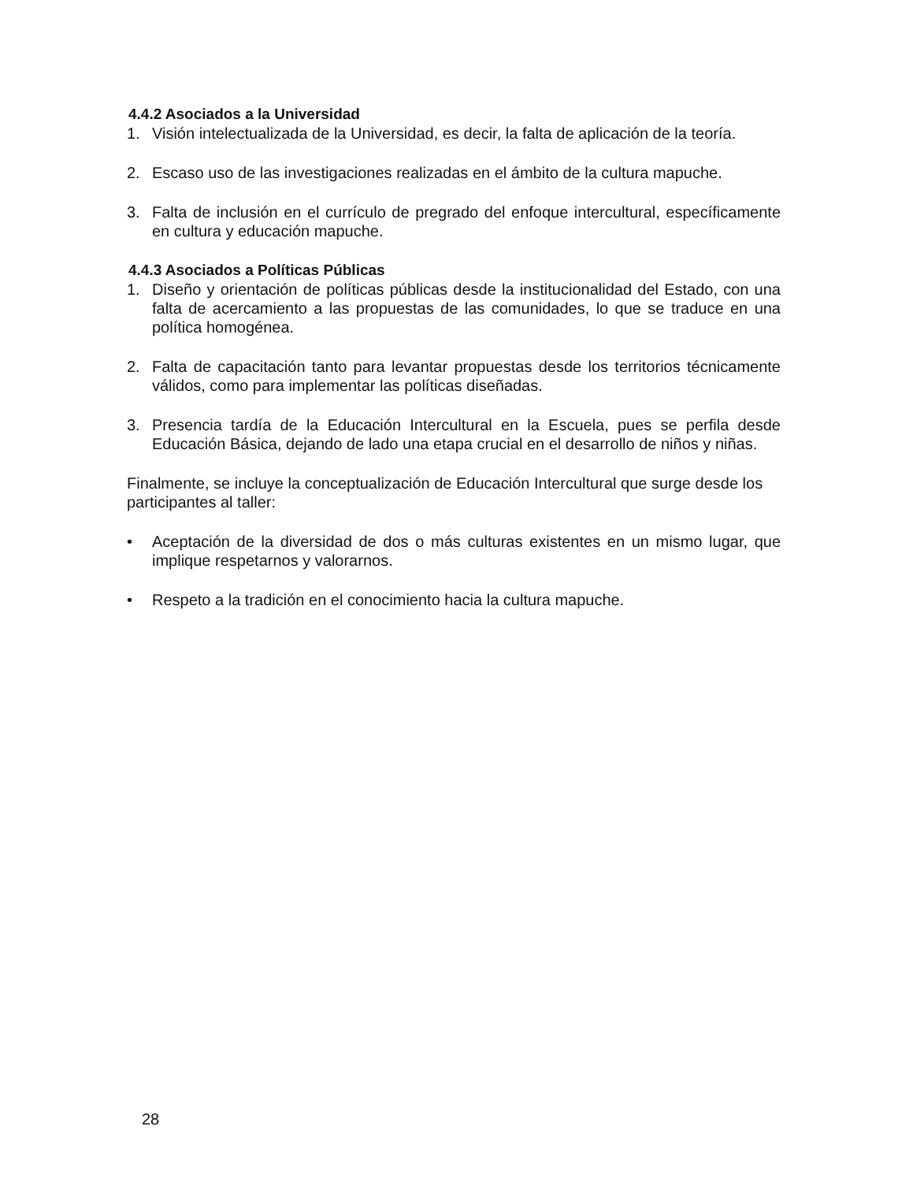4.4.2 Asociados a la Universidad
1. Visión intelectualizada de la Universidad, es decir, la falta de aplicación de la teoría.
2. Escaso uso de las investigaciones realizadas en el ámbito de la cultura mapuche.
3. Falta de inclusión en el currículo de pregrado del enfoque intercultural, específicamente en cultura y educación mapuche.
4.4.3 Asociados a Políticas Públicas
1. Diseño y orientación de políticas públicas desde la institucionalidad del Estado, con una falta de acercamiento a las propuestas de las comunidades, lo que se traduce en una política homogénea.
2. Falta de capacitación tanto para levantar propuestas desde los territorios técnicamente válidos, como para implementar las políticas diseñadas.
3. Presencia tardía de la Educación Intercultural en la Escuela, pues se perfila desde Educación Básica, dejando de lado una etapa crucial en el desarrollo de niños y niñas.
Finalmente, se incluye la conceptualización de Educación Intercultural que surge desde los participantes al taller:
• Aceptación de la diversidad de dos o más culturas existentes en un mismo lugar, que implique respetarnos y valorarnos.
• Respeto a la tradición en el conocimiento hacia la cultura mapuche.
28